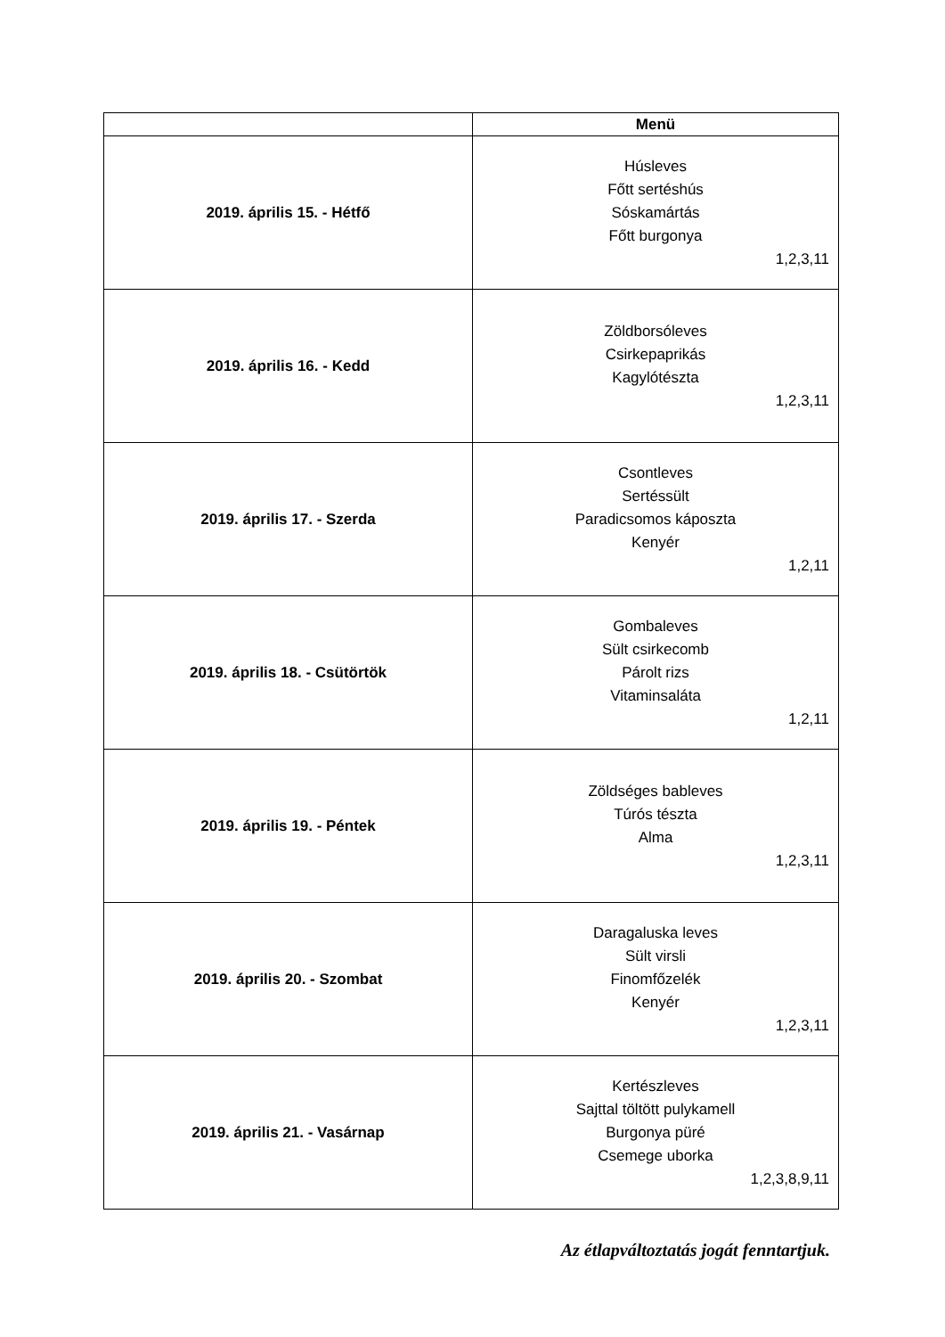| | Menü |
| --- | --- |
| 2019. április 15. - Hétfő | Húsleves Főtt sertéshús Sóskamártás Főtt burgonya 1,2,3,11 |
| 2019. április 16. - Kedd | Zöldborsóleves Csirkepaprikás Kagylótészta 1,2,3,11 |
| 2019. április 17. - Szerda | Csontleves Sertéssült Paradicsomos káposzta Kenyér 1,2,11 |
| 2019. április 18. - Csütörtök | Gombaleves Sült csirkecomb Párolt rizs Vitaminsaláta 1,2,11 |
| 2019. április 19. - Péntek | Zöldséges bableves Túrós tészta Alma 1,2,3,11 |
| 2019. április 20. - Szombat | Daragaluska leves Sült virsli Finomfőzelék Kenyér 1,2,3,11 |
| 2019. április 21. - Vasárnap | Kertészleves Sajttal töltött pulykamell Burgonya püré Csemege uborka 1,2,3,8,9,11 |
Az étlapváltoztatás jogát fenntartjuk.